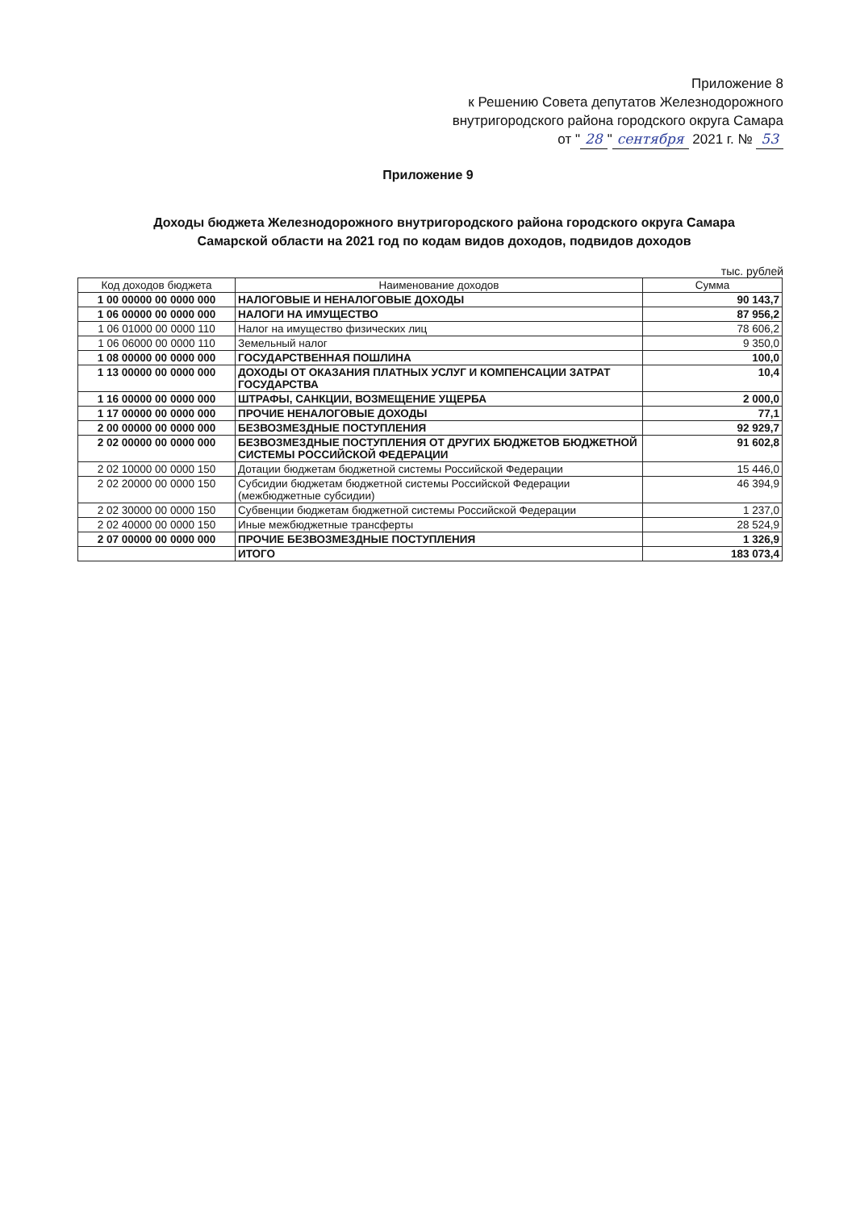Приложение 8
к Решению Совета депутатов Железнодорожного
внутригородского района городского округа Самара
от " 28 " сентября 2021 г. № 53
Приложение 9
Доходы бюджета Железнодорожного внутригородского района городского округа Самара
Самарской области на 2021 год по кодам видов доходов, подвидов доходов
тыс. рублей
| Код доходов бюджета | Наименование доходов | Сумма |
| --- | --- | --- |
| 1 00 00000 00 0000 000 | НАЛОГОВЫЕ И НЕНАЛОГОВЫЕ ДОХОДЫ | 90 143,7 |
| 1 06 00000 00 0000 000 | НАЛОГИ НА ИМУЩЕСТВО | 87 956,2 |
| 1 06 01000 00 0000 110 | Налог на имущество физических лиц | 78 606,2 |
| 1 06 06000 00 0000 110 | Земельный налог | 9 350,0 |
| 1 08 00000 00 0000 000 | ГОСУДАРСТВЕННАЯ ПОШЛИНА | 100,0 |
| 1 13 00000 00 0000 000 | ДОХОДЫ ОТ ОКАЗАНИЯ ПЛАТНЫХ УСЛУГ И КОМПЕНСАЦИИ ЗАТРАТ ГОСУДАРСТВА | 10,4 |
| 1 16 00000 00 0000 000 | ШТРАФЫ, САНКЦИИ, ВОЗМЕЩЕНИЕ УЩЕРБА | 2 000,0 |
| 1 17 00000 00 0000 000 | ПРОЧИЕ НЕНАЛОГОВЫЕ ДОХОДЫ | 77,1 |
| 2 00 00000 00 0000 000 | БЕЗВОЗМЕЗДНЫЕ ПОСТУПЛЕНИЯ | 92 929,7 |
| 2 02 00000 00 0000 000 | БЕЗВОЗМЕЗДНЫЕ ПОСТУПЛЕНИЯ ОТ ДРУГИХ БЮДЖЕТОВ БЮДЖЕТНОЙ СИСТЕМЫ РОССИЙСКОЙ ФЕДЕРАЦИИ | 91 602,8 |
| 2 02 10000 00 0000 150 | Дотации бюджетам бюджетной системы Российской Федерации | 15 446,0 |
| 2 02 20000 00 0000 150 | Субсидии бюджетам бюджетной системы Российской Федерации (межбюджетные субсидии) | 46 394,9 |
| 2 02 30000 00 0000 150 | Субвенции бюджетам бюджетной системы Российской Федерации | 1 237,0 |
| 2 02 40000 00 0000 150 | Иные межбюджетные трансферты | 28 524,9 |
| 2 07 00000 00 0000 000 | ПРОЧИЕ БЕЗВОЗМЕЗДНЫЕ ПОСТУПЛЕНИЯ | 1 326,9 |
| | ИТОГО | 183 073,4 |